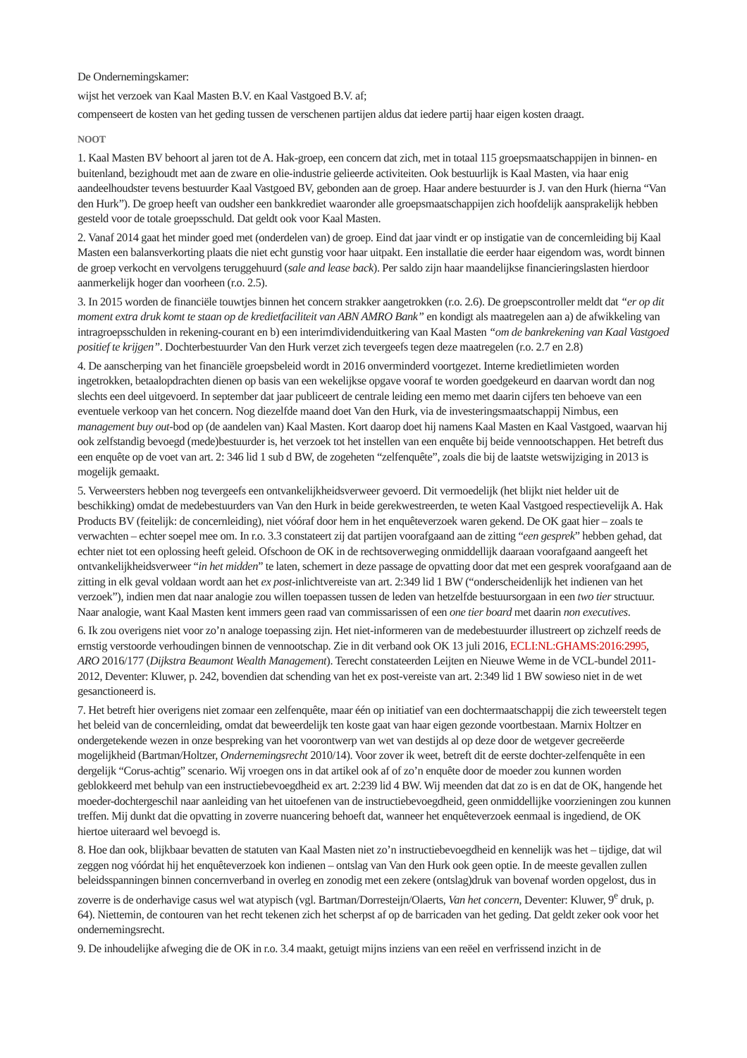De Ondernemingskamer:
wijst het verzoek van Kaal Masten B.V. en Kaal Vastgoed B.V. af;
compenseert de kosten van het geding tussen de verschenen partijen aldus dat iedere partij haar eigen kosten draagt.
NOOT
1. Kaal Masten BV behoort al jaren tot de A. Hak-groep, een concern dat zich, met in totaal 115 groepsmaatschappijen in binnen- en buitenland, bezighoudt met aan de zware en olie-industrie gelieerde activiteiten. Ook bestuurlijk is Kaal Masten, via haar enig aandeelhoudster tevens bestuurder Kaal Vastgoed BV, gebonden aan de groep. Haar andere bestuurder is J. van den Hurk (hierna “Van den Hurk”). De groep heeft van oudsher een bankkrediet waaronder alle groepsmaatschappijen zich hoofdelijk aansprakelijk hebben gesteld voor de totale groepsschuld. Dat geldt ook voor Kaal Masten.
2. Vanaf 2014 gaat het minder goed met (onderdelen van) de groep. Eind dat jaar vindt er op instigatie van de concernleiding bij Kaal Masten een balansverkorting plaats die niet echt gunstig voor haar uitpakt. Een installatie die eerder haar eigendom was, wordt binnen de groep verkocht en vervolgens teruggehuurd (sale and lease back). Per saldo zijn haar maandelijkse financieringslasten hierdoor aanmerkelijk hoger dan voorheen (r.o. 2.5).
3. In 2015 worden de financiële touwtjes binnen het concern strakker aangetrokken (r.o. 2.6). De groepscontroller meldt dat “er op dit moment extra druk komt te staan op de kredietfaciliteit van ABN AMRO Bank” en kondigt als maatregelen aan a) de afwikkeling van intragroepsschulden in rekening-courant en b) een interimdividenduitkering van Kaal Masten “om de bankrekening van Kaal Vastgoed positief te krijgen”. Dochterbestuurder Van den Hurk verzet zich tevergeefs tegen deze maatregelen (r.o. 2.7 en 2.8)
4. De aanscherping van het financiële groepsbeleid wordt in 2016 onverminderd voortgezet. Interne kredietlimieten worden ingetrokken, betaalopdrachten dienen op basis van een wekelijkse opgave vooraf te worden goedgekeurd en daarvan wordt dan nog slechts een deel uitgevoerd. In september dat jaar publiceert de centrale leiding een memo met daarin cijfers ten behoeve van een eventuele verkoop van het concern. Nog diezelfde maand doet Van den Hurk, via de investeringsmaatschappij Nimbus, een management buy out-bod op (de aandelen van) Kaal Masten. Kort daarop doet hij namens Kaal Masten en Kaal Vastgoed, waarvan hij ook zelfstandig bevoegd (mede)bestuurder is, het verzoek tot het instellen van een enquête bij beide vennootschappen. Het betreft dus een enquête op de voet van art. 2: 346 lid 1 sub d BW, de zogeheten “zelfenquête”, zoals die bij de laatste wetswijziging in 2013 is mogelijk gemaakt.
5. Verweersters hebben nog tevergeefs een ontvankelijkheidsverweer gevoerd. Dit vermoedelijk (het blijkt niet helder uit de beschikking) omdat de medebestuurders van Van den Hurk in beide gerekwestreerden, te weten Kaal Vastgoed respectievelijk A. Hak Products BV (feitelijk: de concernleiding), niet vóóraf door hem in het enquêteverzoek waren gekend. De OK gaat hier – zoals te verwachten – echter soepel mee om. In r.o. 3.3 constateert zij dat partijen voorafgaand aan de zitting “een gesprek” hebben gehad, dat echter niet tot een oplossing heeft geleid. Ofschoon de OK in de rechtsoverweging onmiddellijk daaraan voorafgaand aangeeft het ontvankelijkheidsverweer “in het midden” te laten, schemert in deze passage de opvatting door dat met een gesprek voorafgaand aan de zitting in elk geval voldaan wordt aan het ex post-inlichtvereiste van art. 2:349 lid 1 BW (“onderscheidenlijk het indienen van het verzoek”), indien men dat naar analogie zou willen toepassen tussen de leden van hetzelfde bestuursorgaan in een two tier structuur. Naar analogie, want Kaal Masten kent immers geen raad van commissarissen of een one tier board met daarin non executives.
6. Ik zou overigens niet voor zo’n analoge toepassing zijn. Het niet-informeren van de medebestuurder illustreert op zichzelf reeds de ernstig verstoorde verhoudingen binnen de vennootschap. Zie in dit verband ook OK 13 juli 2016, ECLI:NL:GHAMS:2016:2995, ARO 2016/177 (Dijkstra Beaumont Wealth Management). Terecht constateerden Leijten en Nieuwe Weme in de VCL-bundel 2011-2012, Deventer: Kluwer, p. 242, bovendien dat schending van het ex post-vereiste van art. 2:349 lid 1 BW sowieso niet in de wet gesanctioneerd is.
7. Het betreft hier overigens niet zomaar een zelfenquête, maar één op initiatief van een dochtermaatschappij die zich teweerstelt tegen het beleid van de concernleiding, omdat dat beweerdelijk ten koste gaat van haar eigen gezonde voortbestaan. Marnix Holtzer en ondergetekende wezen in onze bespreking van het voorontwerp van wet van destijds al op deze door de wetgever gecreëerde mogelijkheid (Bartman/Holtzer, Ondernemingsrecht 2010/14). Voor zover ik weet, betreft dit de eerste dochter-zelfenquête in een dergelijk “Corus-achtig” scenario. Wij vroegen ons in dat artikel ook af of zo’n enquête door de moeder zou kunnen worden geblokkeerd met behulp van een instructiebevoegdheid ex art. 2:239 lid 4 BW. Wij meenden dat dat zo is en dat de OK, hangende het moeder-dochtergeschil naar aanleiding van het uitoefenen van de instructiebevoegdheid, geen onmiddellijke voorzieningen zou kunnen treffen. Mij dunkt dat die opvatting in zoverre nuancering behoeft dat, wanneer het enquêteverzoek eenmaal is ingediend, de OK hiertoe uiteraard wel bevoegd is.
8. Hoe dan ook, blijkbaar bevatten de statuten van Kaal Masten niet zo’n instructiebevoegdheid en kennelijk was het – tijdige, dat wil zeggen nog vóórdat hij het enquêteverzoek kon indienen – ontslag van Van den Hurk ook geen optie. In de meeste gevallen zullen beleidsspanningen binnen concernverband in overleg en zonodig met een zekere (ontslag)druk van bovenaf worden opgelost, dus in zoverre is de onderhavige casus wel wat atypisch (vgl. Bartman/Dorresteijn/Olaerts, Van het concern, Deventer: Kluwer, 9<sup>e</sup> druk, p. 64). Niettemin, de contouren van het recht tekenen zich het scherpst af op de barricaden van het geding. Dat geldt zeker ook voor het ondernemingsrecht.
9. De inhoudelijke afweging die de OK in r.o. 3.4 maakt, getuigt mijns inziens van een reëel en verfrissend inzicht in de